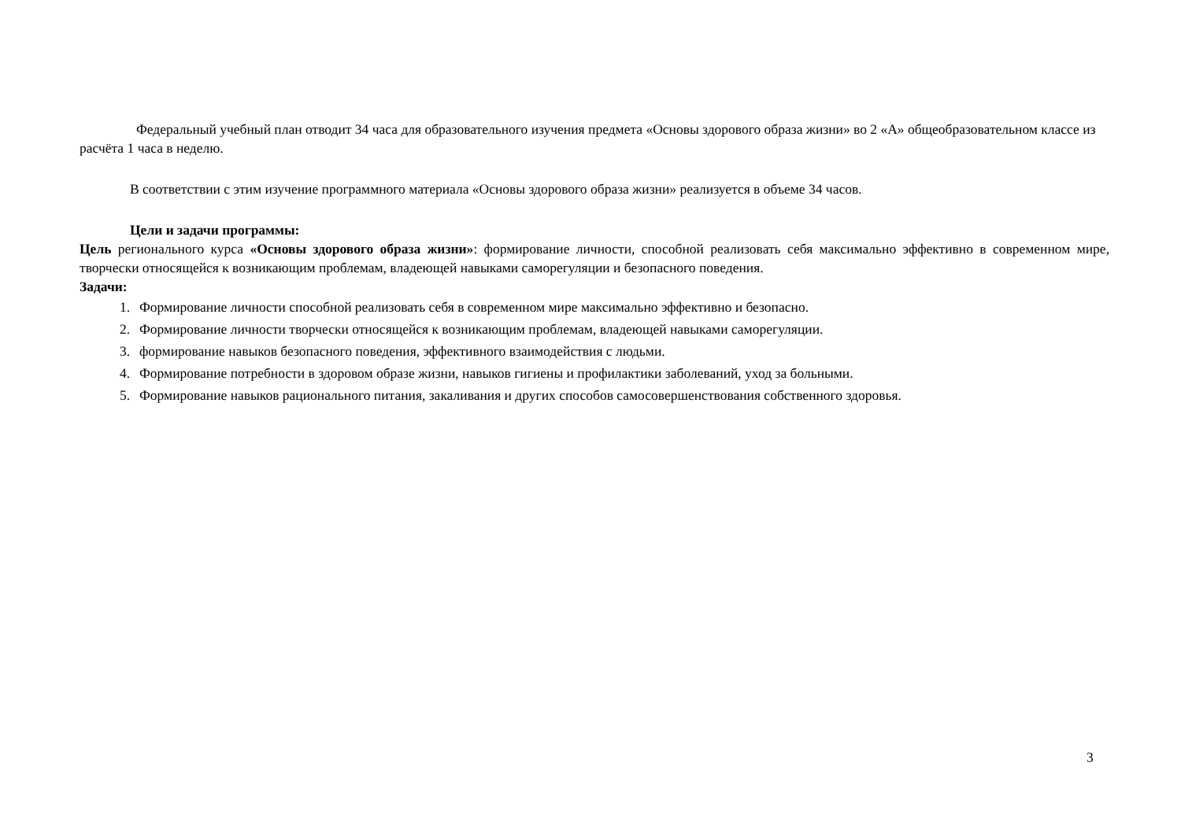Федеральный учебный план отводит 34 часа для образовательного изучения предмета «Основы здорового образа жизни» во 2 «А» общеобразовательном классе из расчёта 1 часа в неделю.
В соответствии с этим изучение программного материала «Основы здорового образа жизни» реализуется в объеме 34 часов.
Цели и задачи программы:
Цель регионального курса «Основы здорового образа жизни»: формирование личности, способной реализовать себя максимально эффективно в современном мире, творчески относящейся к возникающим проблемам, владеющей навыками саморегуляции и безопасного поведения.
Задачи:
1. Формирование личности способной реализовать себя в современном мире максимально эффективно и безопасно.
2. Формирование личности творчески относящейся к возникающим проблемам, владеющей навыками саморегуляции.
3. формирование навыков безопасного поведения, эффективного взаимодействия с людьми.
4. Формирование потребности в здоровом образе жизни, навыков гигиены и профилактики заболеваний, уход за больными.
5. Формирование навыков рационального питания, закаливания и других способов самосовершенствования собственного здоровья.
3